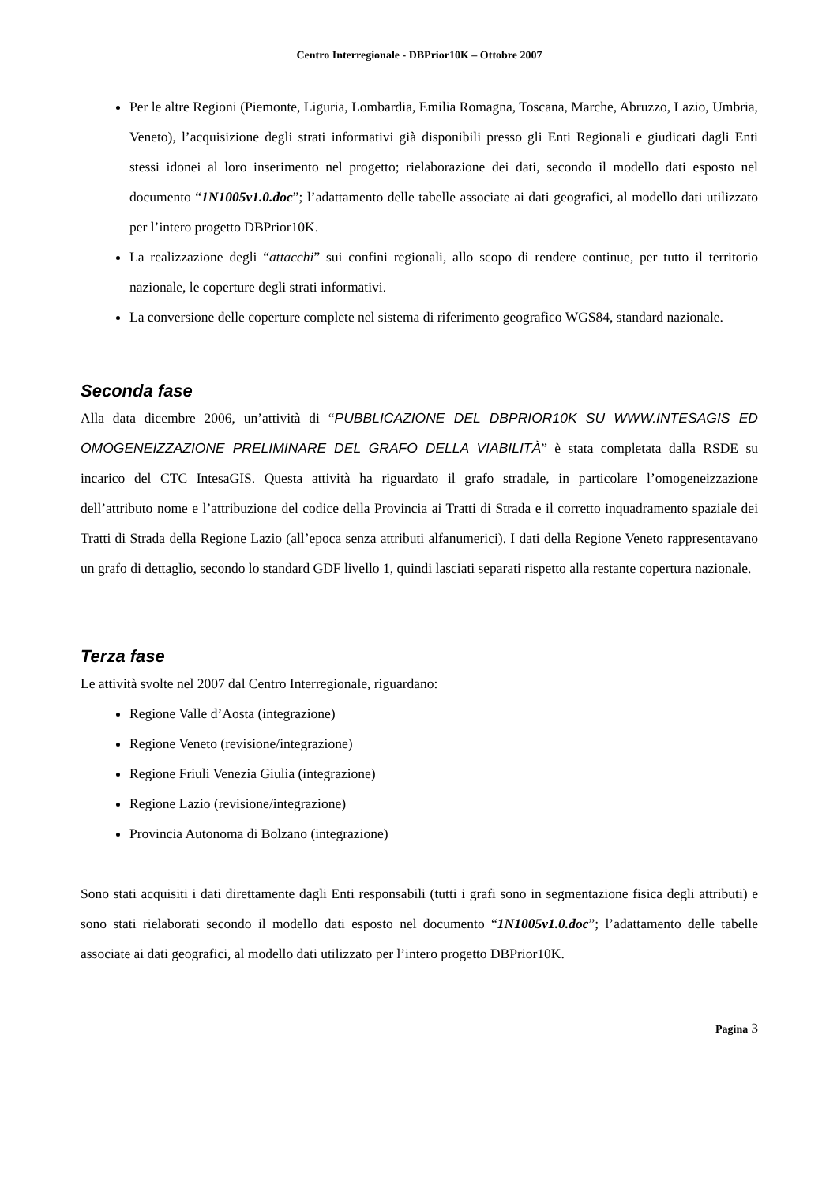Centro Interregionale - DBPrior10K – Ottobre 2007
Per le altre Regioni (Piemonte, Liguria, Lombardia, Emilia Romagna, Toscana, Marche, Abruzzo, Lazio, Umbria, Veneto), l’acquisizione degli strati informativi già disponibili presso gli Enti Regionali e giudicati dagli Enti stessi idonei al loro inserimento nel progetto; rielaborazione dei dati, secondo il modello dati esposto nel documento “1N1005v1.0.doc”; l’adattamento delle tabelle associate ai dati geografici, al modello dati utilizzato per l’intero progetto DBPrior10K.
La realizzazione degli “attacchi” sui confini regionali, allo scopo di rendere continue, per tutto il territorio nazionale, le coperture degli strati informativi.
La conversione delle coperture complete nel sistema di riferimento geografico WGS84, standard nazionale.
Seconda fase
Alla data dicembre 2006, un’attività di “PUBBLICAZIONE DEL DBPRIOR10K SU WWW.INTESAGIS ED OMOGENEIZZAZIONE PRELIMINARE DEL GRAFO DELLA VIABILITÀ” è stata completata dalla RSDE su incarico del CTC IntesaGIS. Questa attività ha riguardato il grafo stradale, in particolare l’omogeneizzazione dell’attributo nome e l’attribuzione del codice della Provincia ai Tratti di Strada e il corretto inquadramento spaziale dei Tratti di Strada della Regione Lazio (all’epoca senza attributi alfanumerici). I dati della Regione Veneto rappresentavano un grafo di dettaglio, secondo lo standard GDF livello 1, quindi lasciati separati rispetto alla restante copertura nazionale.
Terza fase
Le attività svolte nel 2007 dal Centro Interregionale, riguardano:
Regione Valle d’Aosta (integrazione)
Regione Veneto (revisione/integrazione)
Regione Friuli Venezia Giulia (integrazione)
Regione Lazio (revisione/integrazione)
Provincia Autonoma di Bolzano (integrazione)
Sono stati acquisiti i dati direttamente dagli Enti responsabili (tutti i grafi sono in segmentazione fisica degli attributi) e sono stati rielaborati secondo il modello dati esposto nel documento “1N1005v1.0.doc”; l’adattamento delle tabelle associate ai dati geografici, al modello dati utilizzato per l’intero progetto DBPrior10K.
Pagina 3